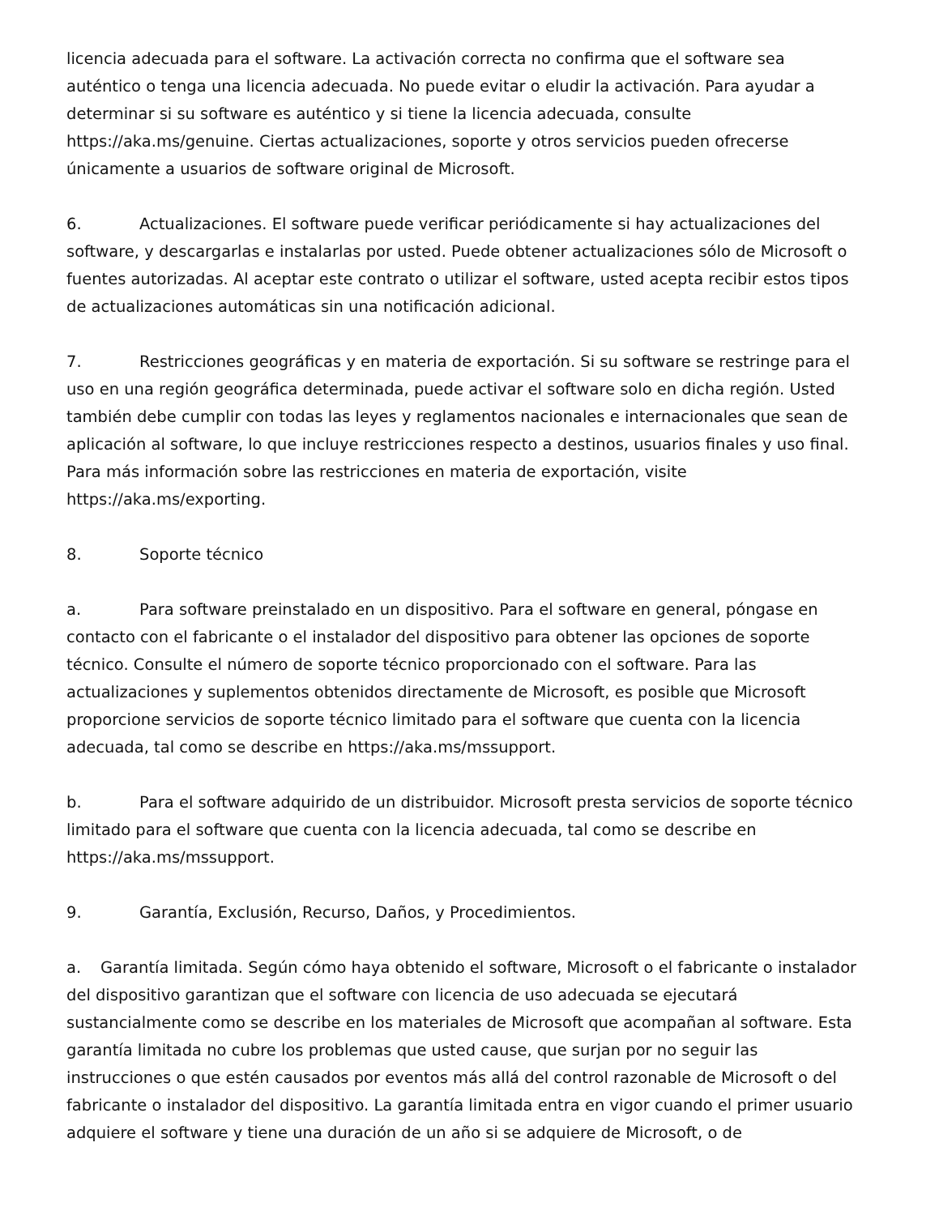licencia adecuada para el software. La activación correcta no confirma que el software sea auténtico o tenga una licencia adecuada. No puede evitar o eludir la activación. Para ayudar a determinar si su software es auténtico y si tiene la licencia adecuada, consulte https://aka.ms/genuine. Ciertas actualizaciones, soporte y otros servicios pueden ofrecerse únicamente a usuarios de software original de Microsoft.
6. Actualizaciones. El software puede verificar periódicamente si hay actualizaciones del software, y descargarlas e instalarlas por usted. Puede obtener actualizaciones sólo de Microsoft o fuentes autorizadas. Al aceptar este contrato o utilizar el software, usted acepta recibir estos tipos de actualizaciones automáticas sin una notificación adicional.
7. Restricciones geográficas y en materia de exportación. Si su software se restringe para el uso en una región geográfica determinada, puede activar el software solo en dicha región. Usted también debe cumplir con todas las leyes y reglamentos nacionales e internacionales que sean de aplicación al software, lo que incluye restricciones respecto a destinos, usuarios finales y uso final. Para más información sobre las restricciones en materia de exportación, visite https://aka.ms/exporting.
8. Soporte técnico
a. Para software preinstalado en un dispositivo. Para el software en general, póngase en contacto con el fabricante o el instalador del dispositivo para obtener las opciones de soporte técnico. Consulte el número de soporte técnico proporcionado con el software. Para las actualizaciones y suplementos obtenidos directamente de Microsoft, es posible que Microsoft proporcione servicios de soporte técnico limitado para el software que cuenta con la licencia adecuada, tal como se describe en https://aka.ms/mssupport.
b. Para el software adquirido de un distribuidor. Microsoft presta servicios de soporte técnico limitado para el software que cuenta con la licencia adecuada, tal como se describe en https://aka.ms/mssupport.
9. Garantía, Exclusión, Recurso, Daños, y Procedimientos.
a. Garantía limitada. Según cómo haya obtenido el software, Microsoft o el fabricante o instalador del dispositivo garantizan que el software con licencia de uso adecuada se ejecutará sustancialmente como se describe en los materiales de Microsoft que acompañan al software. Esta garantía limitada no cubre los problemas que usted cause, que surjan por no seguir las instrucciones o que estén causados por eventos más allá del control razonable de Microsoft o del fabricante o instalador del dispositivo. La garantía limitada entra en vigor cuando el primer usuario adquiere el software y tiene una duración de un año si se adquiere de Microsoft, o de